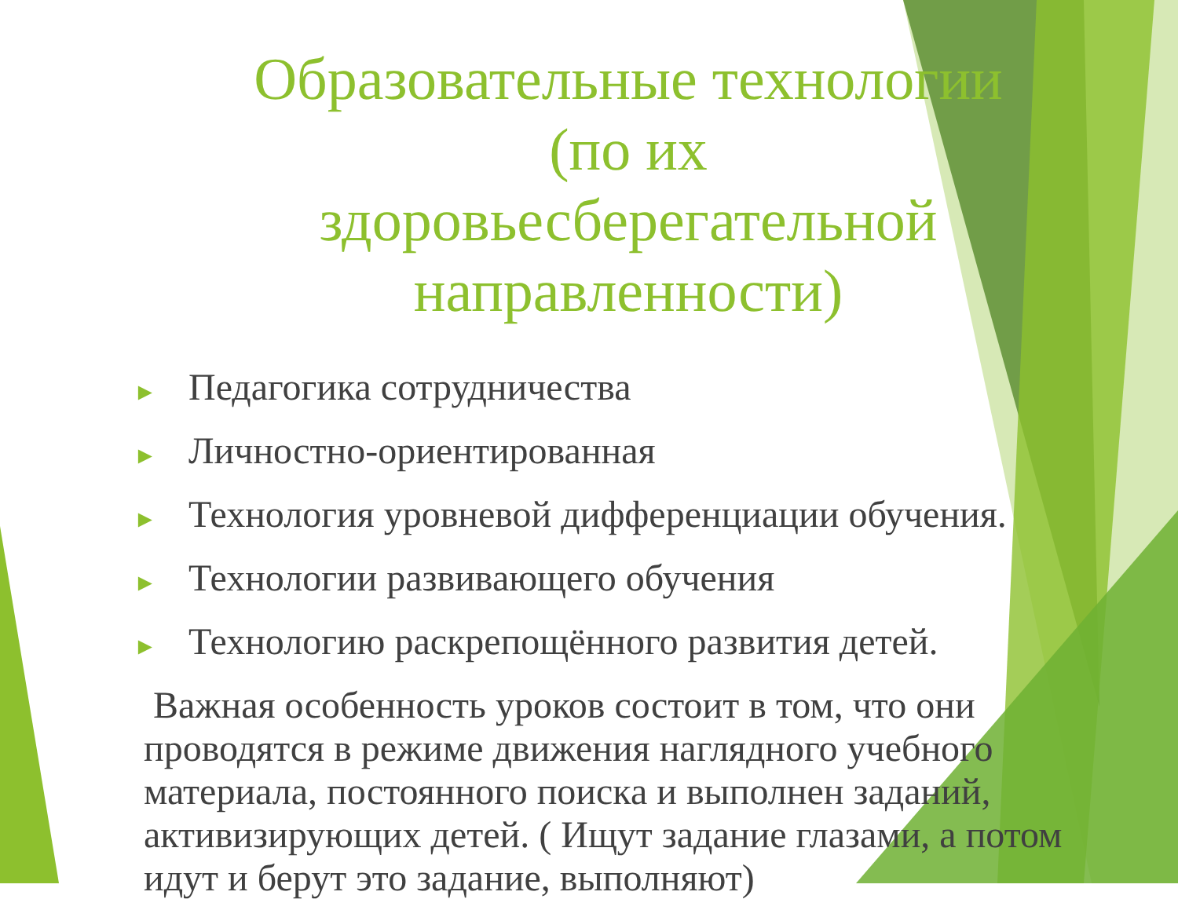Образовательные технологии (по их здоровьесберегательной направленности)
► Педагогика сотрудничества
► Личностно-ориентированная
► Технология уровневой дифференциации обучения.
► Технологии развивающего обучения
► Технологию раскрепощённого развития детей.
Важная особенность уроков состоит в том, что они проводятся в режиме движения наглядного учебного материала, постоянного поиска и выполнен заданий, активизирующих детей. ( Ищут задание глазами, а потом идут и берут это задание, выполняют)